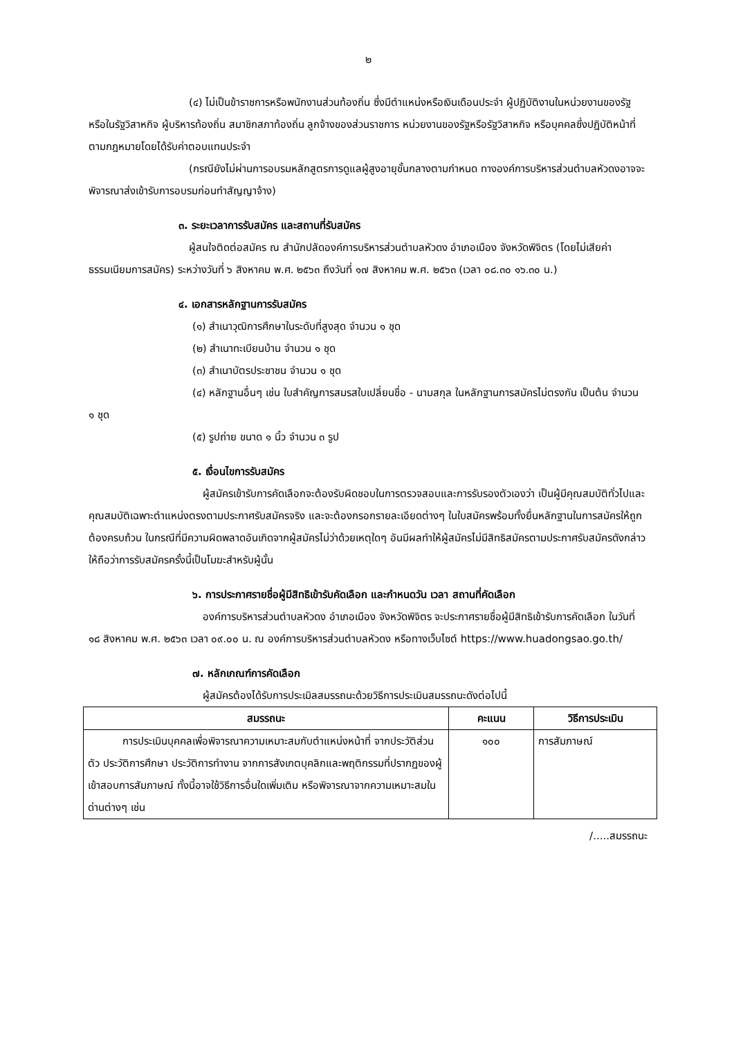๒
(๔) ไม่เป็นข้าราชการหรือพนักงานส่วนท้องถิ่น ซึ่งมีตำแหน่งหรือเงินเดือนประจำ ผู้ปฏิบัติงานในหน่วยงานของรัฐ หรือในรัฐวิสาหกิจ ผู้บริหารท้องถิ่น สมาชิกสภาท้องถิ่น ลูกจ้างของส่วนราชการ หน่วยงานของรัฐหรือรัฐวิสาหกิจ หรือบุคคลซึ่งปฏิบัติหน้าที่ตามกฎหมายโดยได้รับค่าตอบแทนประจำ
(กรณียังไม่ผ่านการอบรมหลักสูตรการดูแลผู้สูงอายุขั้นกลางตามกำหนด ทางองค์การบริหารส่วนตำบลหัวดงอาจจะพิจารณาส่งเข้ารับการอบรมก่อนทำสัญญาจ้าง)
๓. ระยะเวลาการรับสมัคร และสถานที่รับสมัคร
ผู้สนใจติดต่อสมัคร ณ สำนักปลัดองค์การบริหารส่วนตำบลหัวดง อำเภอเมือง จังหวัดพิจิตร (โดยไม่เสียค่าธรรมเนียมการสมัคร) ระหว่างวันที่ ๖ สิงหาคม พ.ศ. ๒๕๖๓ ถึงวันที่ ๑๗ สิงหาคม พ.ศ. ๒๕๖๓ (เวลา ๐๘.๓๐ ๑๖.๓๐ น.)
๔. เอกสารหลักฐานการรับสมัคร
(๑) สำเนาวุฒิการศึกษาในระดับที่สูงสุด จำนวน ๑ ชุด
(๒) สำเนาทะเบียนบ้าน จำนวน ๑ ชุด
(๓) สำเนาบัตรประชาชน จำนวน ๑ ชุด
(๔) หลักฐานอื่นๆ เช่น ใบสำคัญการสมรสใบเปลี่ยนชื่อ - นามสกุล ในหลักฐานการสมัครไม่ตรงกัน เป็นต้น จำนวน ๑ ชุด
(๕) รูปถ่าย ขนาด ๑ นิ้ว จำนวน ๓ รูป
๕. เงื่อนไขการรับสมัคร
ผู้สมัครเข้ารับการคัดเลือกจะต้องรับผิดชอบในการตรวจสอบและการรับรองตัวเองว่า เป็นผู้มีคุณสมบัติทั่วไปและคุณสมบัติเฉพาะตำแหน่งตรงตามประกาศรับสมัครจริง และจะต้องกรอกรายละเอียดต่างๆ ในใบสมัครพร้อมทั้งยื่นหลักฐานในการสมัครให้ถูกต้องครบถ้วน ในกรณีที่มีความผิดพลาดอันเกิดจากผู้สมัครไม่ว่าด้วยเหตุใดๆ อันมีผลทำให้ผู้สมัครไม่มีสิทธิสมัครตามประกาศรับสมัครดังกล่าว ให้ถือว่าการรับสมัครครั้งนี้เป็นโมฆะสำหรับผู้นั้น
๖. การประกาศรายชื่อผู้มีสิทธิเข้ารับคัดเลือก และกำหนดวัน เวลา สถานที่คัดเลือก
องค์การบริหารส่วนตำบลหัวดง อำเภอเมือง จังหวัดพิจิตร จะประกาศรายชื่อผู้มีสิทธิเข้ารับการคัดเลือก ในวันที่ ๑๘ สิงหาคม พ.ศ. ๒๕๖๓ เวลา ๐๙.๐๐ น. ณ องค์การบริหารส่วนตำบลหัวดง หรือทางเว็บไซต์ https://www.huadongsao.go.th/
๗. หลักเกณฑ์การคัดเลือก
ผู้สมัครต้องได้รับการประเมิลสมรรถนะด้วยวิธีการประเมินสมรรถนะดังต่อไปนี้
| สมรรถนะ | คะแนน | วิธีการประเมิน |
| --- | --- | --- |
| การประเมินบุคคลเพื่อพิจารณาความเหมาะสมกับตำแหน่งหน้าที่ จากประวัติส่วนตัว ประวัติการศึกษา ประวัติการทำงาน จากการสังเกตบุคลิกและพฤติกรรมที่ปรากฏของผู้เข้าสอบการสัมภาษณ์ ทั้งนี้อาจใช้วิธีการอื่นใดเพิ่มเติม หรือพิจารณาจากความเหมาะสมในด่านต่างๆ เช่น | ๑๐๐ | การสัมภาษณ์ |
/.....สมรรถนะ